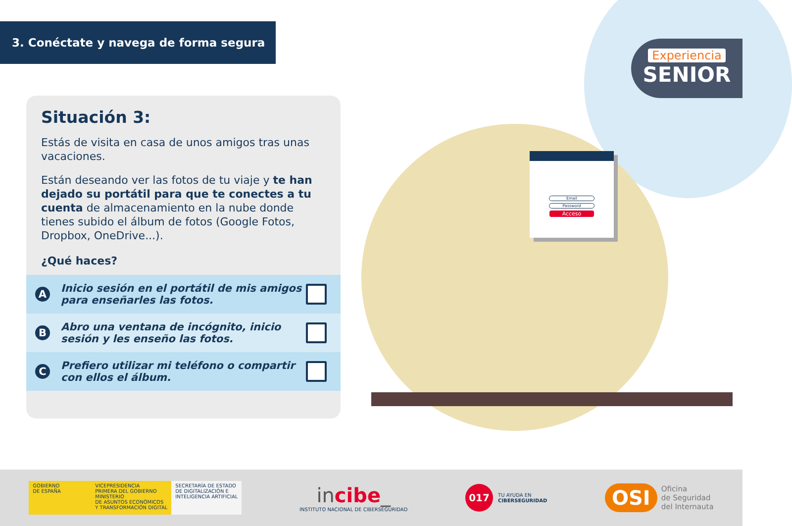3. Conéctate y navega de forma segura
Experiencia
SENIOR
Situación 3:
Estás de visita en casa de unos amigos tras unas vacaciones.
Están deseando ver las fotos de tu viaje y te han dejado su portátil para que te conectes a tu cuenta de almacenamiento en la nube donde tienes subido el álbum de fotos (Google Fotos, Dropbox, OneDrive...).
¿Qué haces?
A Inicio sesión en el portátil de mis amigos para enseñarles las fotos.
B Abro una ventana de incógnito, inicio sesión y les enseño las fotos.
C Prefiero utilizar mi teléfono o compartir con ellos el álbum.
Email
Password
Acceso
GOBIERNO
DE ESPAÑA
VICEPRESIDENCIA
PRIMERA DEL GOBIERNO
MINISTERIO
DE ASUNTOS ECONÓMICOS
Y TRANSFORMACIÓN DIGITAL
SECRETARÍA DE ESTADO
DE DIGITALIZACIÓN E
INTELIGENCIA ARTIFICIAL
incibe_
INSTITUTO NACIONAL DE CIBERSEGURIDAD
017
TU AYUDA EN
CIBERSEGURIDAD
OSI
Oficina
de Seguridad
del Internauta